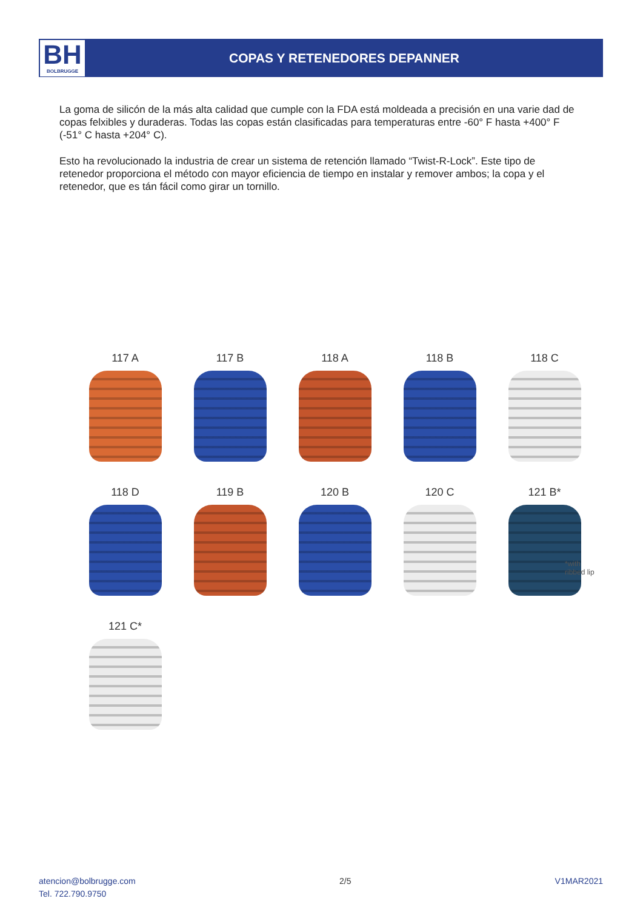BH
BOLBRUGGE
COPAS Y RETENEDORES DEPANNER
La goma de silicón de la más alta calidad que cumple con la FDA está moldeada a precisión en una varie dad de copas felxibles y duraderas. Todas las copas están clasificadas para temperaturas entre -60° F hasta +400° F (-51° C hasta +204° C).
Esto ha revolucionado la industria de crear un sistema de retención llamado “Twist-R-Lock”. Este tipo de retenedor proporciona el método con mayor eficiencia de tiempo en instalar y remover ambos; la copa y el retenedor, que es tán fácil como girar un tornillo.
117 A
117 B
118 A
118 B
118 C
118 D
119 B
120 B
120 C
121 B*
*with
ribbed lip
121 C*
atencion@bolbrugge.com
Tel. 722.790.9750
2/5 V1MAR2021